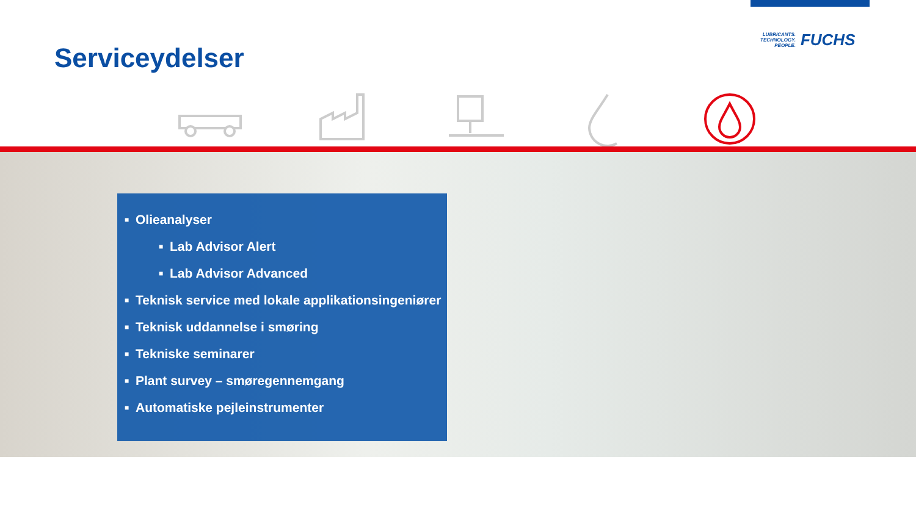Serviceydelser
LUBRICANTS.
TECHNOLOGY.
PEOPLE.
FUCHS
■ Olieanalyser
■ Lab Advisor Alert
■ Lab Advisor Advanced
■ Teknisk service med lokale applikationsingeniører
■ Teknisk uddannelse i smøring
■ Tekniske seminarer
■ Plant survey – smøregennemgang
■ Automatiske pejleinstrumenter